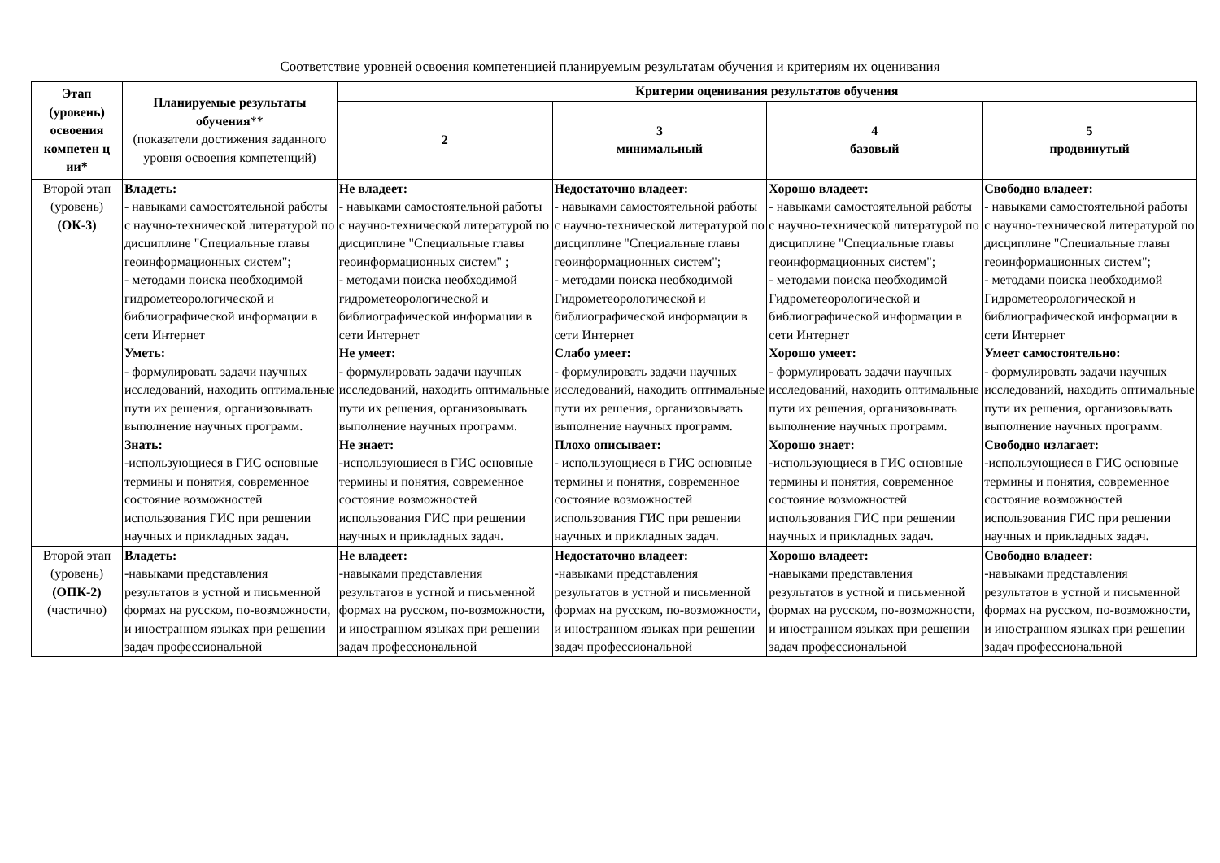Соответствие уровней освоения компетенцией планируемым результатам обучения и критериям их оценивания
| Этап (уровень) освоения компетен ц ии* | Планируемые результаты обучения ** (показатели достижения заданного уровня освоения компетенций) | Критерии оценивания результатов обучения | | | |
| --- | --- | --- | --- | --- | --- |
| | | 2 | 3 минимальный | 4 базовый | 5 продвинутый |
| Второй этап (уровень) (ОК-3) | Владеть: - навыками самостоятельной работы с научно-технической литературой по дисциплине "Специальные главы геоинформационных систем"; - методами поиска необходимой гидрометеорологической и библиографической информации в сети Интернет Уметь: - формулировать задачи научных исследований, находить оптимальные пути их решения, организовывать выполнение научных программ. Знать: -использующиеся в ГИС основные термины и понятия, современное состояние возможностей использования ГИС при решении научных и прикладных задач. | Не владеет: - навыками самостоятельной работы с научно-технической литературой по дисциплине "Специальные главы геоинформационных систем" ; - методами поиска необходимой гидрометеорологической и библиографической информации в сети Интернет Не умеет: - формулировать задачи научных исследований, находить оптимальные пути их решения, организовывать выполнение научных программ. Не знает: -использующиеся в ГИС основные термины и понятия, современное состояние возможностей использования ГИС при решении научных и прикладных задач. | Недостаточно владеет: - навыками самостоятельной работы с научно-технической литературой по дисциплине "Специальные главы геоинформационных систем"; - методами поиска необходимой Гидрометеорологической и библиографической информации в сети Интернет Слабо умеет: - формулировать задачи научных исследований, находить оптимальные пути их решения, организовывать выполнение научных программ. Плохо описывает: - использующиеся в ГИС основные термины и понятия, современное состояние возможностей использования ГИС при решении научных и прикладных задач. | Хорошо владеет: - навыками самостоятельной работы с научно-технической литературой по дисциплине "Специальные главы геоинформационных систем"; - методами поиска необходимой Гидрометеорологической и библиографической информации в сети Интернет Хорошо умеет: - формулировать задачи научных исследований, находить оптимальные пути их решения, организовывать выполнение научных программ. Хорошо знает: -использующиеся в ГИС основные термины и понятия, современное состояние возможностей использования ГИС при решении научных и прикладных задач. | Свободно владеет: - навыками самостоятельной работы с научно-технической литературой по дисциплине "Специальные главы геоинформационных систем"; - методами поиска необходимой Гидрометеорологической и библиографической информации в сети Интернет Умеет самостоятельно: - формулировать задачи научных исследований, находить оптимальные пути их решения, организовывать выполнение научных программ. Свободно излагает: -использующиеся в ГИС основные термины и понятия, современное состояние возможностей использования ГИС при решении научных и прикладных задач. |
| Второй этап (уровень) (ОПК-2) (частично) | Владеть: -навыками представления результатов в устной и письменной формах на русском, по-возможности, и иностранном языках при решении задач профессиональной | Не владеет: -навыками представления результатов в устной и письменной формах на русском, по-возможности, и иностранном языках при решении задач профессиональной | Недостаточно владеет: -навыками представления результатов в устной и письменной формах на русском, по-возможности, и иностранном языках при решении задач профессиональной | Хорошо владеет: -навыками представления результатов в устной и письменной формах на русском, по-возможности, и иностранном языках при решении задач профессиональной | Свободно владеет: -навыками представления результатов в устной и письменной формах на русском, по-возможности, и иностранном языках при решении задач профессиональной |